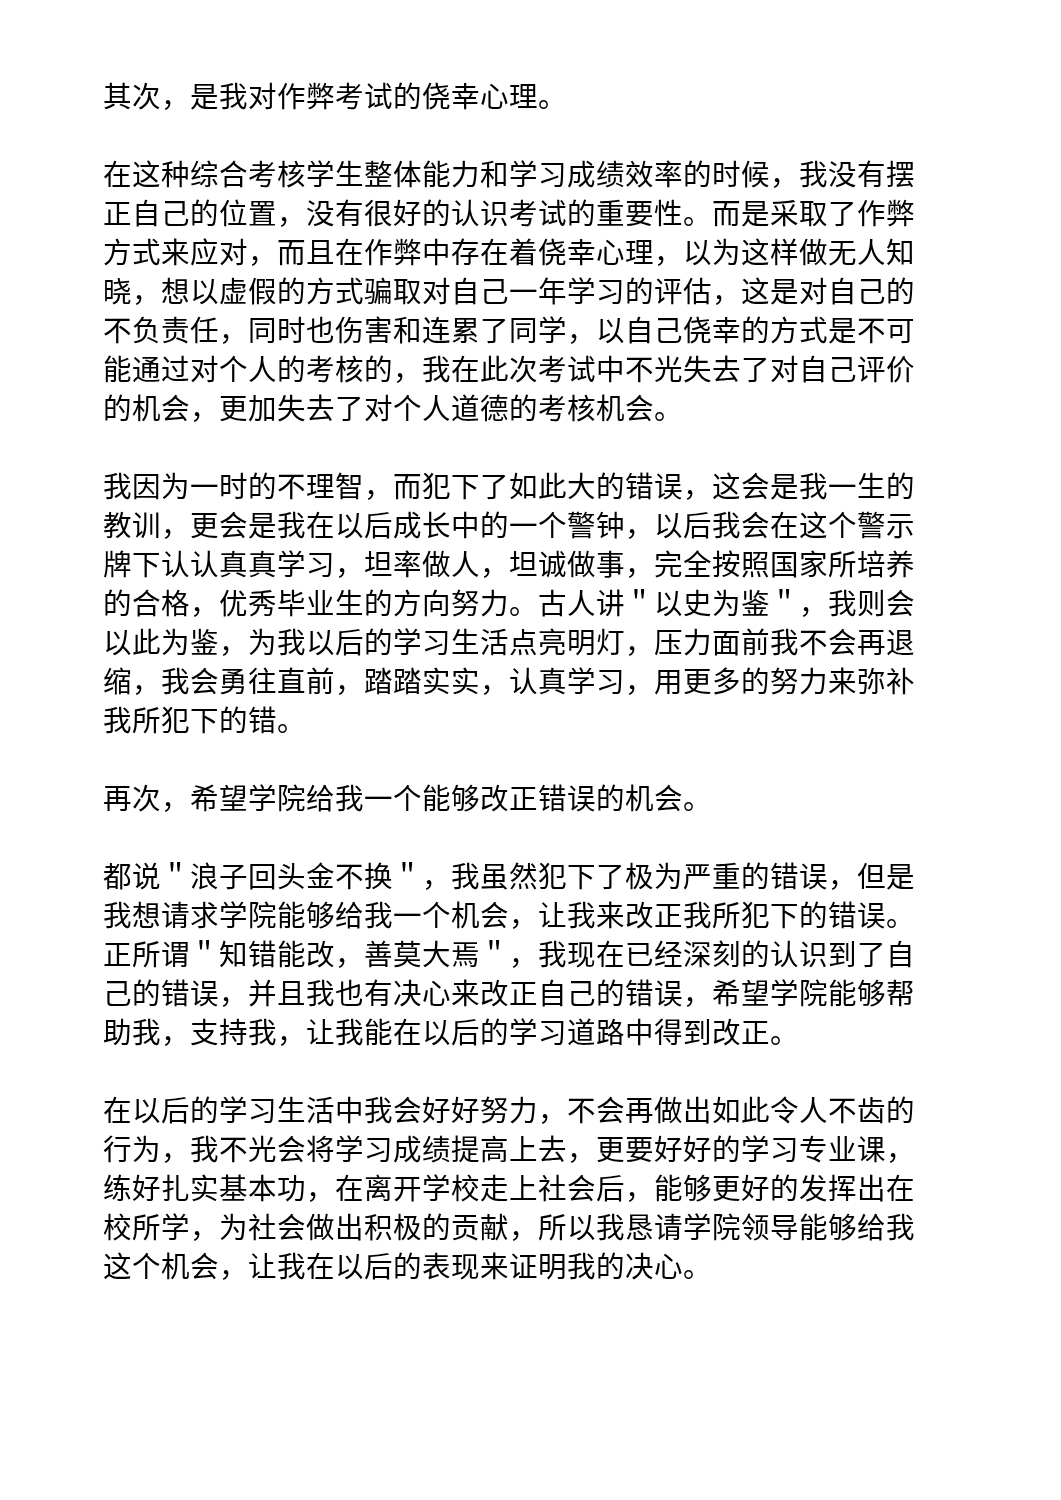其次，是我对作弊考试的侥幸心理。
在这种综合考核学生整体能力和学习成绩效率的时候，我没有摆正自己的位置，没有很好的认识考试的重要性。而是采取了作弊方式来应对，而且在作弊中存在着侥幸心理，以为这样做无人知晓，想以虚假的方式骗取对自己一年学习的评估，这是对自己的不负责任，同时也伤害和连累了同学，以自己侥幸的方式是不可能通过对个人的考核的，我在此次考试中不光失去了对自己评价的机会，更加失去了对个人道德的考核机会。
我因为一时的不理智，而犯下了如此大的错误，这会是我一生的教训，更会是我在以后成长中的一个警钟，以后我会在这个警示牌下认认真真学习，坦率做人，坦诚做事，完全按照国家所培养的合格，优秀毕业生的方向努力。古人讲＂以史为鉴＂，我则会以此为鉴，为我以后的学习生活点亮明灯，压力面前我不会再退缩，我会勇往直前，踏踏实实，认真学习，用更多的努力来弥补我所犯下的错。
再次，希望学院给我一个能够改正错误的机会。
都说＂浪子回头金不换＂，我虽然犯下了极为严重的错误，但是我想请求学院能够给我一个机会，让我来改正我所犯下的错误。正所谓＂知错能改，善莫大焉＂，我现在已经深刻的认识到了自己的错误，并且我也有决心来改正自己的错误，希望学院能够帮助我，支持我，让我能在以后的学习道路中得到改正。
在以后的学习生活中我会好好努力，不会再做出如此令人不齿的行为，我不光会将学习成绩提高上去，更要好好的学习专业课，练好扎实基本功，在离开学校走上社会后，能够更好的发挥出在校所学，为社会做出积极的贡献，所以我恳请学院领导能够给我这个机会，让我在以后的表现来证明我的决心。